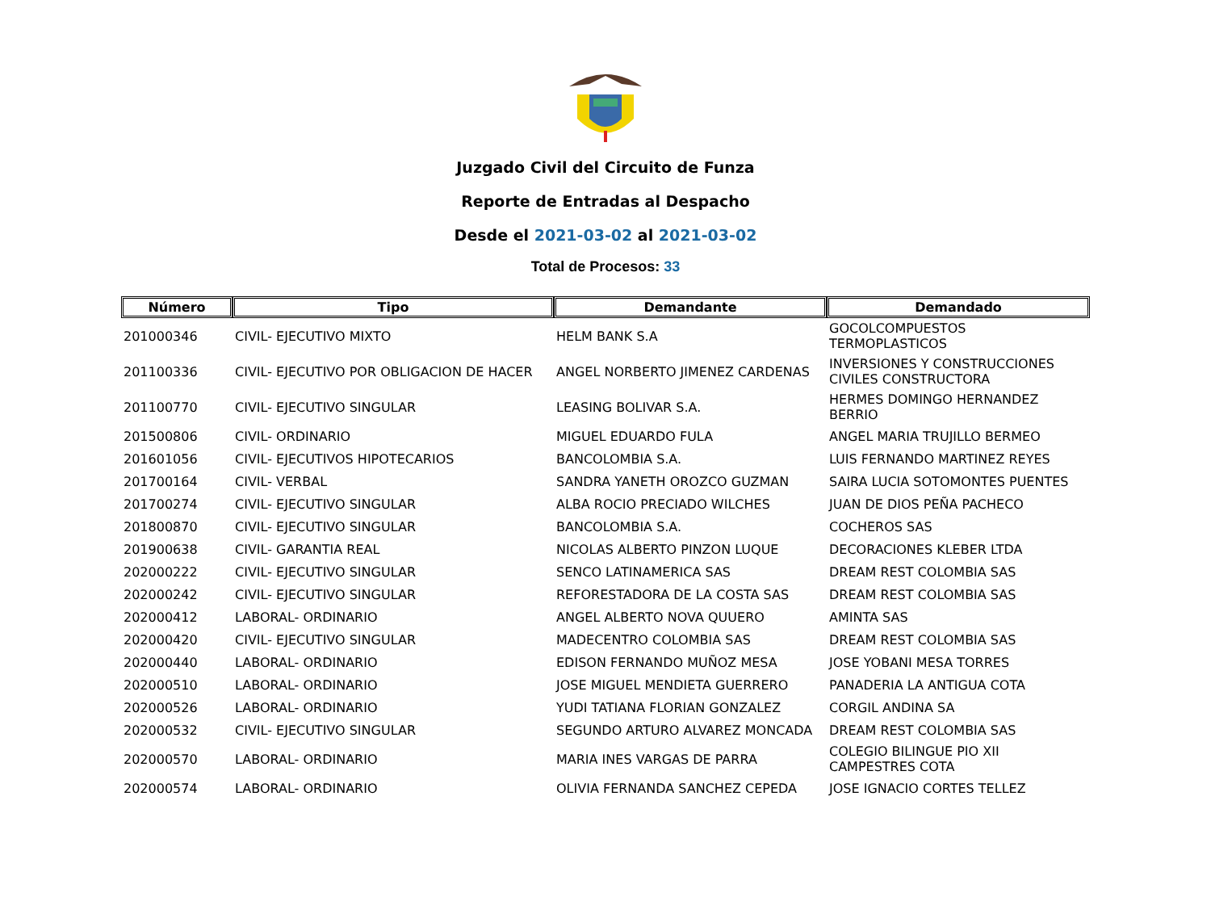Juzgado Civil del Circuito de Funza
Reporte de Entradas al Despacho
Desde el 2021-03-02 al 2021-03-02
Total de Procesos: 33
| Número | Tipo | Demandante | Demandado |
| --- | --- | --- | --- |
| 201000346 | CIVIL- EJECUTIVO MIXTO | HELM BANK S.A | GOCOLCOMPUESTOS TERMOPLASTICOS |
| 201100336 | CIVIL- EJECUTIVO POR OBLIGACION DE HACER | ANGEL NORBERTO JIMENEZ CARDENAS | INVERSIONES Y CONSTRUCCIONES CIVILES CONSTRUCTORA |
| 201100770 | CIVIL- EJECUTIVO SINGULAR | LEASING BOLIVAR S.A. | HERMES DOMINGO HERNANDEZ BERRIO |
| 201500806 | CIVIL- ORDINARIO | MIGUEL EDUARDO FULA | ANGEL MARIA TRUJILLO BERMEO |
| 201601056 | CIVIL- EJECUTIVOS HIPOTECARIOS | BANCOLOMBIA S.A. | LUIS FERNANDO MARTINEZ REYES |
| 201700164 | CIVIL- VERBAL | SANDRA YANETH OROZCO GUZMAN | SAIRA LUCIA SOTOMONTES PUENTES |
| 201700274 | CIVIL- EJECUTIVO SINGULAR | ALBA ROCIO PRECIADO WILCHES | JUAN DE DIOS PEÑA PACHECO |
| 201800870 | CIVIL- EJECUTIVO SINGULAR | BANCOLOMBIA S.A. | COCHEROS SAS |
| 201900638 | CIVIL- GARANTIA REAL | NICOLAS ALBERTO PINZON LUQUE | DECORACIONES KLEBER LTDA |
| 202000222 | CIVIL- EJECUTIVO SINGULAR | SENCO LATINAMERICA SAS | DREAM REST COLOMBIA SAS |
| 202000242 | CIVIL- EJECUTIVO SINGULAR | REFORESTADORA DE LA COSTA SAS | DREAM REST COLOMBIA SAS |
| 202000412 | LABORAL- ORDINARIO | ANGEL ALBERTO NOVA QUUERO | AMINTA SAS |
| 202000420 | CIVIL- EJECUTIVO SINGULAR | MADECENTRO COLOMBIA SAS | DREAM REST COLOMBIA SAS |
| 202000440 | LABORAL- ORDINARIO | EDISON FERNANDO MUÑOZ MESA | JOSE YOBANI MESA TORRES |
| 202000510 | LABORAL- ORDINARIO | JOSE MIGUEL MENDIETA GUERRERO | PANADERIA LA ANTIGUA COTA |
| 202000526 | LABORAL- ORDINARIO | YUDI TATIANA FLORIAN GONZALEZ | CORGIL ANDINA SA |
| 202000532 | CIVIL- EJECUTIVO SINGULAR | SEGUNDO ARTURO ALVAREZ MONCADA | DREAM REST COLOMBIA SAS |
| 202000570 | LABORAL- ORDINARIO | MARIA INES VARGAS DE PARRA | COLEGIO BILINGUE PIO XII CAMPESTRES COTA |
| 202000574 | LABORAL- ORDINARIO | OLIVIA FERNANDA SANCHEZ CEPEDA | JOSE IGNACIO CORTES TELLEZ |